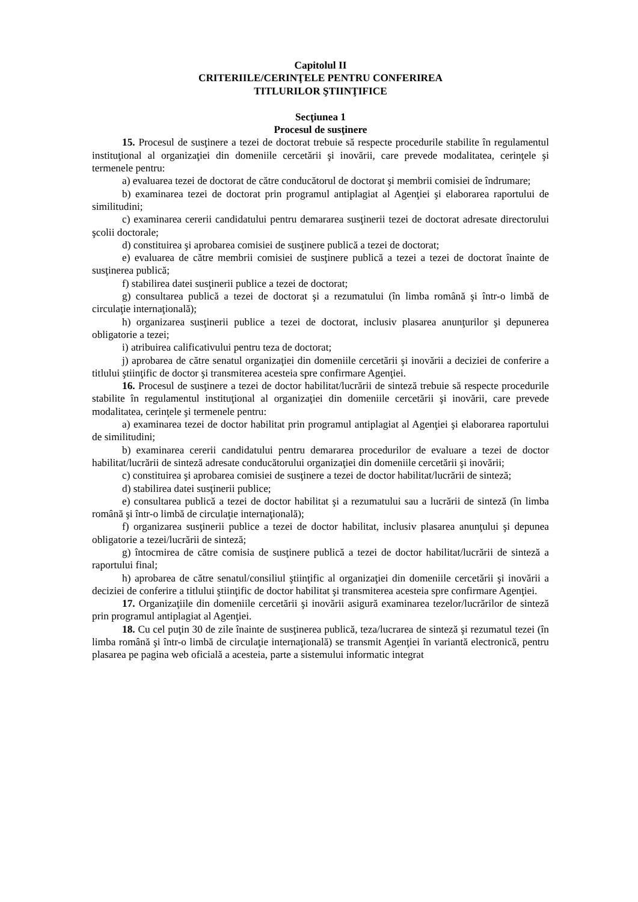Capitolul II
CRITERIILE/CERINŢELE PENTRU CONFERIREA
TITLURILOR ŞTIINŢIFICE
Secţiunea 1
Procesul de susţinere
15. Procesul de susţinere a tezei de doctorat trebuie să respecte procedurile stabilite în regulamentul instituţional al organizaţiei din domeniile cercetării şi inovării, care prevede modalitatea, cerinţele şi termenele pentru:
a) evaluarea tezei de doctorat de către conducătorul de doctorat şi membrii comisiei de îndrumare;
b) examinarea tezei de doctorat prin programul antiplagiat al Agenţiei şi elaborarea raportului de similitudini;
c) examinarea cererii candidatului pentru demararea susţinerii tezei de doctorat adresate directorului şcolii doctorale;
d) constituirea şi aprobarea comisiei de susţinere publică a tezei de doctorat;
e) evaluarea de către membrii comisiei de susţinere publică a tezei a tezei de doctorat înainte de susţinerea publică;
f) stabilirea datei susţinerii publice a tezei de doctorat;
g) consultarea publică a tezei de doctorat şi a rezumatului (în limba română şi într-o limbă de circulaţie internaţională);
h) organizarea susţinerii publice a tezei de doctorat, inclusiv plasarea anunţurilor şi depunerea obligatorie a tezei;
i) atribuirea calificativului pentru teza de doctorat;
j) aprobarea de către senatul organizaţiei din domeniile cercetării şi inovării a deciziei de conferire a titlului ştiinţific de doctor şi transmiterea acesteia spre confirmare Agenţiei.
16. Procesul de susţinere a tezei de doctor habilitat/lucrării de sinteză trebuie să respecte procedurile stabilite în regulamentul instituţional al organizaţiei din domeniile cercetării şi inovării, care prevede modalitatea, cerinţele şi termenele pentru:
a) examinarea tezei de doctor habilitat prin programul antiplagiat al Agenţiei şi elaborarea raportului de similitudini;
b) examinarea cererii candidatului pentru demararea procedurilor de evaluare a tezei de doctor habilitat/lucrării de sinteză adresate conducătorului organizaţiei din domeniile cercetării şi inovării;
c) constituirea şi aprobarea comisiei de susţinere a tezei de doctor habilitat/lucrării de sinteză;
d) stabilirea datei susţinerii publice;
e) consultarea publică a tezei de doctor habilitat şi a rezumatului sau a lucrării de sinteză (în limba română şi într-o limbă de circulaţie internaţională);
f) organizarea susţinerii publice a tezei de doctor habilitat, inclusiv plasarea anunţului şi depunea obligatorie a tezei/lucrării de sinteză;
g) întocmirea de către comisia de susţinere publică a tezei de doctor habilitat/lucrării de sinteză a raportului final;
h) aprobarea de către senatul/consiliul ştiinţific al organizaţiei din domeniile cercetării şi inovării a deciziei de conferire a titlului ştiinţific de doctor habilitat şi transmiterea acesteia spre confirmare Agenţiei.
17. Organizaţiile din domeniile cercetării şi inovării asigură examinarea tezelor/lucrărilor de sinteză prin programul antiplagiat al Agenţiei.
18. Cu cel puţin 30 de zile înainte de susţinerea publică, teza/lucrarea de sinteză şi rezumatul tezei (în limba română şi într-o limbă de circulaţie internaţională) se transmit Agenţiei în variantă electronică, pentru plasarea pe pagina web oficială a acesteia, parte a sistemului informatic integrat